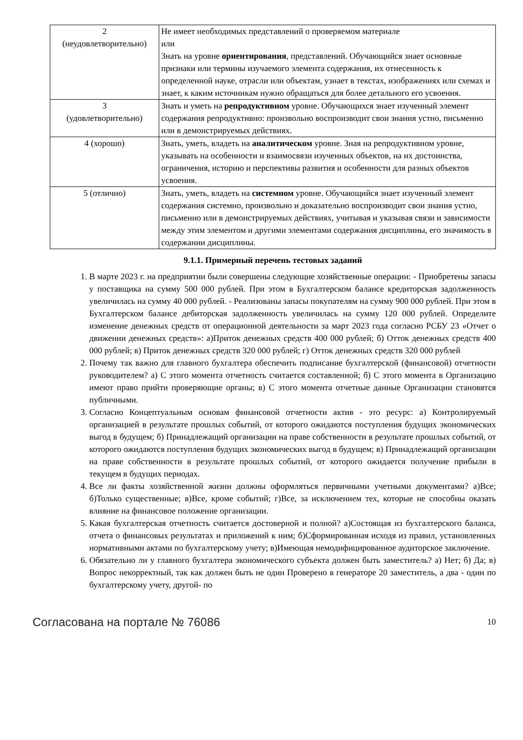| 2 (неудовлетворительно) | Не имеет необходимых представлений о проверяемом материале или Знать на уровне ориентирования , представлений. Обучающийся знает основные признаки или термины изучаемого элемента содержания, их отнесенность к определенной науке, отрасли или объектам, узнает в текстах, изображениях или схемах и знает, к каким источникам нужно обращаться для более детального его усвоения. |
| 3 (удовлетворительно) | Знать и уметь на репродуктивном уровне. Обучающихся знает изученный элемент содержания репродуктивно: произвольно воспроизводит свои знания устно, письменно или в демонстрируемых действиях. |
| 4 (хорошо) | Знать, уметь, владеть на аналитическом уровне. Зная на репродуктивном уровне, указывать на особенности и взаимосвязи изученных объектов, на их достоинства, ограничения, историю и перспективы развития и особенности для разных объектов усвоения. |
| 5 (отлично) | Знать, уметь, владеть на системном уровне. Обучающийся знает изученный элемент содержания системно, произвольно и доказательно воспроизводит свои знания устно, письменно или в демонстрируемых действиях, учитывая и указывая связи и зависимости между этим элементом и другими элементами содержания дисциплины, его значимость в содержании дисциплины. |
9.1.1. Примерный перечень тестовых заданий
1. В марте 2023 г. на предприятии были совершены следующие хозяйственные операции: - Приобретены запасы у поставщика на сумму 500 000 рублей. При этом в Бухгалтерском балансе кредиторская задолженность увеличилась на сумму 40 000 рублей. - Реализованы запасы покупателям на сумму 900 000 рублей. При этом в Бухгалтерском балансе дебиторская задолженность увеличилась на сумму 120 000 рублей. Определите изменение денежных средств от операционной деятельности за март 2023 года согласно РСБУ 23 «Отчет о движении денежных средств»: а)Приток денежных средств 400 000 рублей; б) Отток денежных средств 400 000 рублей; в) Приток денежных средств 320 000 рублей; г) Отток денежных средств 320 000 рублей
2. Почему так важно для главного бухгалтера обеспечить подписание бухгалтерской (финансовой) отчетности руководителем? а) С этого момента отчетность считается составленной; б) С этого момента в Организацию имеют право прийти проверяющие органы; в) С этого момента отчетные данные Организации становятся публичными.
3. Согласно Концептуальным основам финансовой отчетности актив - это ресурс: а) Контролируемый организацией в результате прошлых событий, от которого ожидаются поступления будущих экономических выгод в будущем; б) Принадлежащий организации на праве собственности в результате прошлых событий, от которого ожидаются поступления будущих экономических выгод в будущем; в) Принадлежащий организации на праве собственности в результате прошлых событий, от которого ожидается получение прибыли в текущем в будущих периодах.
4. Все ли факты хозяйственной жизни должны оформляться первичными учетными документами? а)Все; б)Только существенные; в)Все, кроме событий; г)Все, за исключением тех, которые не способны оказать влияние на финансовое положение организации.
5. Какая бухгалтерская отчетность считается достоверной и полной? а)Состоящая из бухгалтерского баланса, отчета о финансовых результатах и приложений к ним; б)Сформированная исходя из правил, установленных нормативными актами по бухгалтерскому учету; в)Имеющая немодифицированное аудиторское заключение.
6. Обязательно ли у главного бухгалтера экономического субъекта должен быть заместитель? а) Нет; б) Да; в) Вопрос некорректный, так как должен быть не один Проверено в генераторе 20 заместитель, а два - один по бухгалтерскому учету, другой- по
Согласована на портале № 76086 10